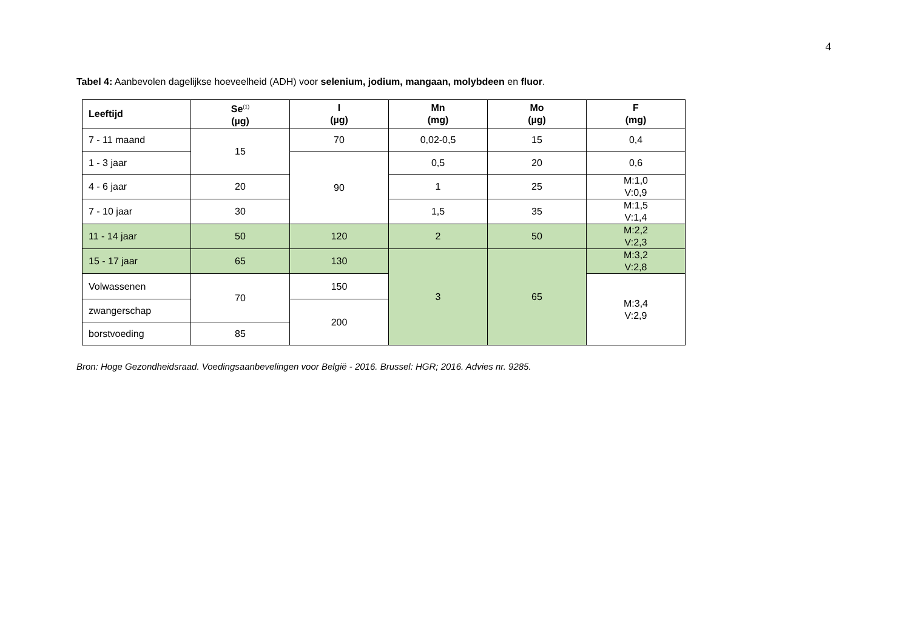4
Tabel 4: Aanbevolen dagelijkse hoeveelheid (ADH) voor selenium, jodium, mangaan, molybdeen en fluor.
| Leeftijd | Se<sup>(1)</sup> (µg) | I (µg) | Mn (mg) | Mo (µg) | F (mg) |
| --- | --- | --- | --- | --- | --- |
| 7 - 11 maand | 15 | 70 | 0,02-0,5 | 15 | 0,4 |
| 1 - 3 jaar | | 90 | 0,5 | 20 | 0,6 |
| 4 - 6 jaar | 20 | | 1 | 25 | M:1,0 V:0,9 |
| 7 - 10 jaar | 30 | | 1,5 | 35 | M:1,5 V:1,4 |
| 11 - 14 jaar | 50 | 120 | 2 | 50 | M:2,2 V:2,3 |
| 15 - 17 jaar | 65 | 130 | 3 | 65 | M:3,2 V:2,8 |
| Volwassenen | 70 | 150 | | | M:3,4 V:2,9 |
| zwangerschap | | 200 | | | |
| borstvoeding | 85 | | | | |
Bron: Hoge Gezondheidsraad. Voedingsaanbevelingen voor België - 2016. Brussel: HGR; 2016. Advies nr. 9285.